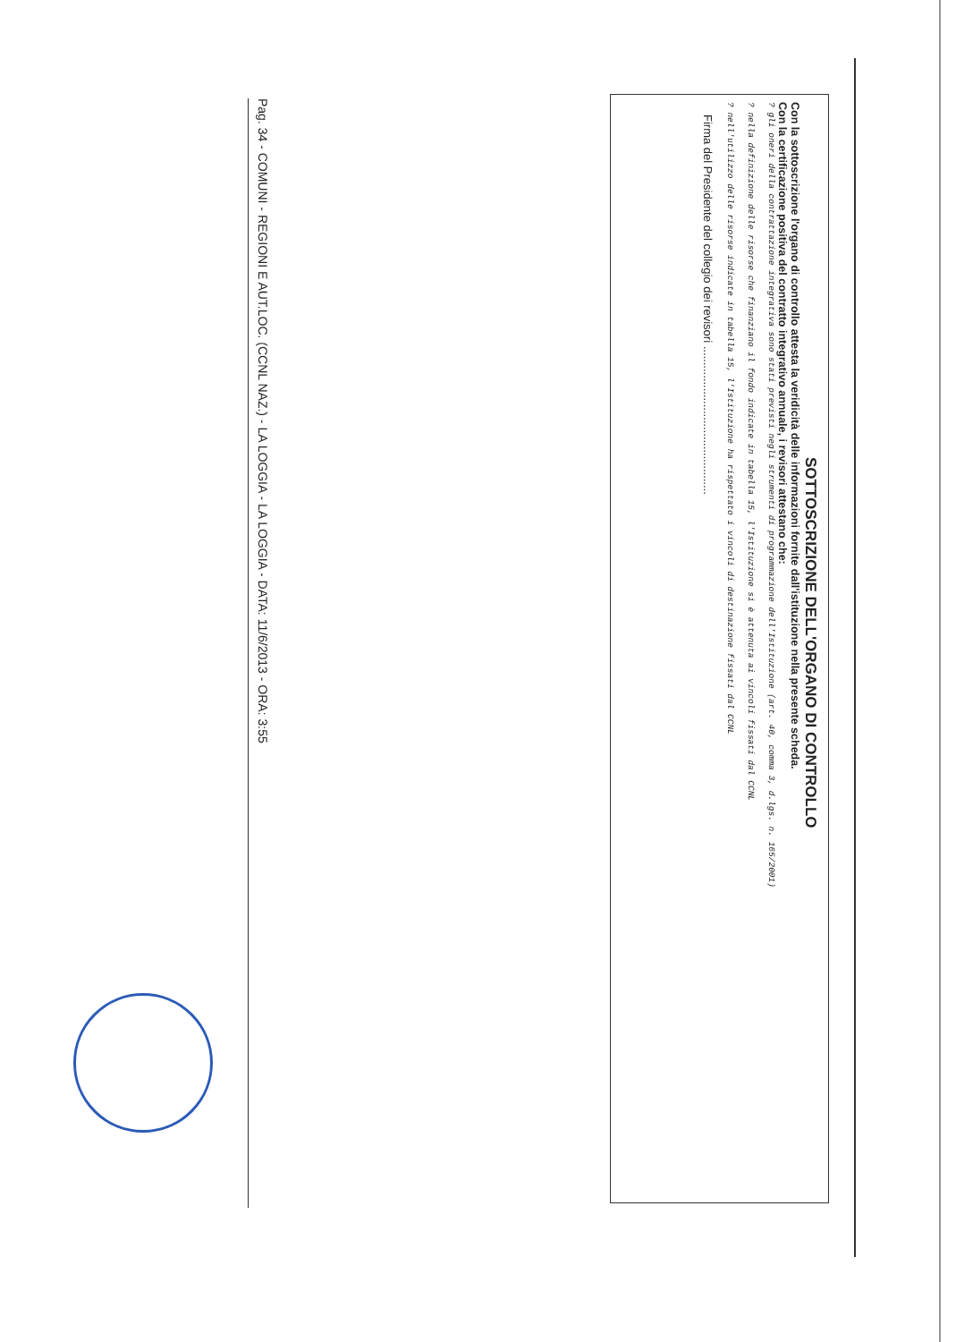SOTTOSCRIZIONE DELL'ORGANO DI CONTROLLO
Con la sottoscrizione l'organo di controllo attesta la veridicità delle informazioni fornite dall'istituzione nella presente scheda.
Con la certificazione positiva del contratto integrativo annuale, i revisori attestano che:
? gli oneri della contrattazione integrativa sono stati previsti negli strumenti di programmazione dell'Istituzione (art. 40, comma 3, d.lgs. n. 165/2001)
? nella definizione delle risorse che finanziano il fondo indicate in tabella 15, l'Istituzione si è attenuta ai vincoli fissati dal CCNL
? nell'utilizzo delle risorse indicate in tabella 15, l'Istituzione ha rispettato i vincoli di destinazione fissati dal CCNL
Firma del Presidente del collegio dei revisori ..............................................
Pag. 34 - COMUNI - REGIONI E AUT.LOC. (CCNL NAZ.) - LA LOGGIA - LA LOGGIA - DATA: 11/6/2013 - ORA: 3:55